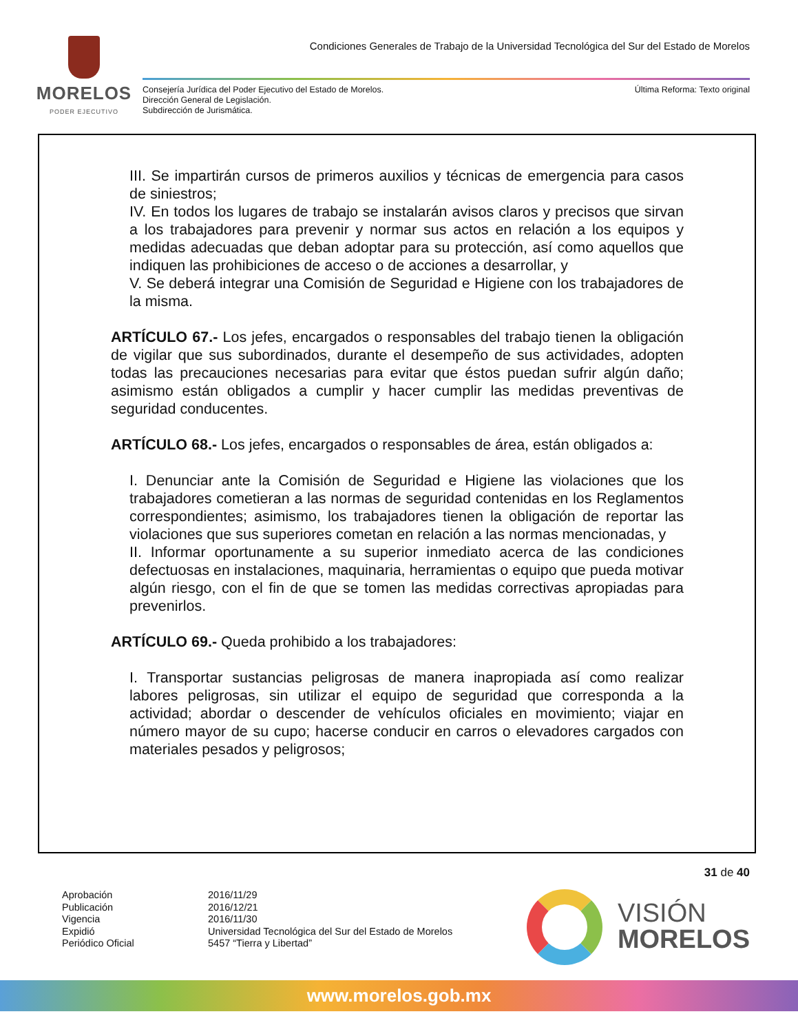MORELOS
PODER EJECUTIVO
Condiciones Generales de Trabajo de la Universidad Tecnológica del Sur del Estado de Morelos
Consejería Jurídica del Poder Ejecutivo del Estado de Morelos.
Dirección General de Legislación.
Subdirección de Jurismática.
Última Reforma: Texto original
III. Se impartirán cursos de primeros auxilios y técnicas de emergencia para casos de siniestros;
IV. En todos los lugares de trabajo se instalarán avisos claros y precisos que sirvan a los trabajadores para prevenir y normar sus actos en relación a los equipos y medidas adecuadas que deban adoptar para su protección, así como aquellos que indiquen las prohibiciones de acceso o de acciones a desarrollar, y
V. Se deberá integrar una Comisión de Seguridad e Higiene con los trabajadores de la misma.
ARTÍCULO 67.- Los jefes, encargados o responsables del trabajo tienen la obligación de vigilar que sus subordinados, durante el desempeño de sus actividades, adopten todas las precauciones necesarias para evitar que éstos puedan sufrir algún daño; asimismo están obligados a cumplir y hacer cumplir las medidas preventivas de seguridad conducentes.
ARTÍCULO 68.- Los jefes, encargados o responsables de área, están obligados a:
I. Denunciar ante la Comisión de Seguridad e Higiene las violaciones que los trabajadores cometieran a las normas de seguridad contenidas en los Reglamentos correspondientes; asimismo, los trabajadores tienen la obligación de reportar las violaciones que sus superiores cometan en relación a las normas mencionadas, y
II. Informar oportunamente a su superior inmediato acerca de las condiciones defectuosas en instalaciones, maquinaria, herramientas o equipo que pueda motivar algún riesgo, con el fin de que se tomen las medidas correctivas apropiadas para prevenirlos.
ARTÍCULO 69.- Queda prohibido a los trabajadores:
I. Transportar sustancias peligrosas de manera inapropiada así como realizar labores peligrosas, sin utilizar el equipo de seguridad que corresponda a la actividad; abordar o descender de vehículos oficiales en movimiento; viajar en número mayor de su cupo; hacerse conducir en carros o elevadores cargados con materiales pesados y peligrosos;
31 de 40
Aprobación
Publicación
Vigencia
Expidió
Periódico Oficial
2016/11/29
2016/12/21
2016/11/30
Universidad Tecnológica del Sur del Estado de Morelos
5457 “Tierra y Libertad”
VISIÓN
MORELOS
www.morelos.gob.mx